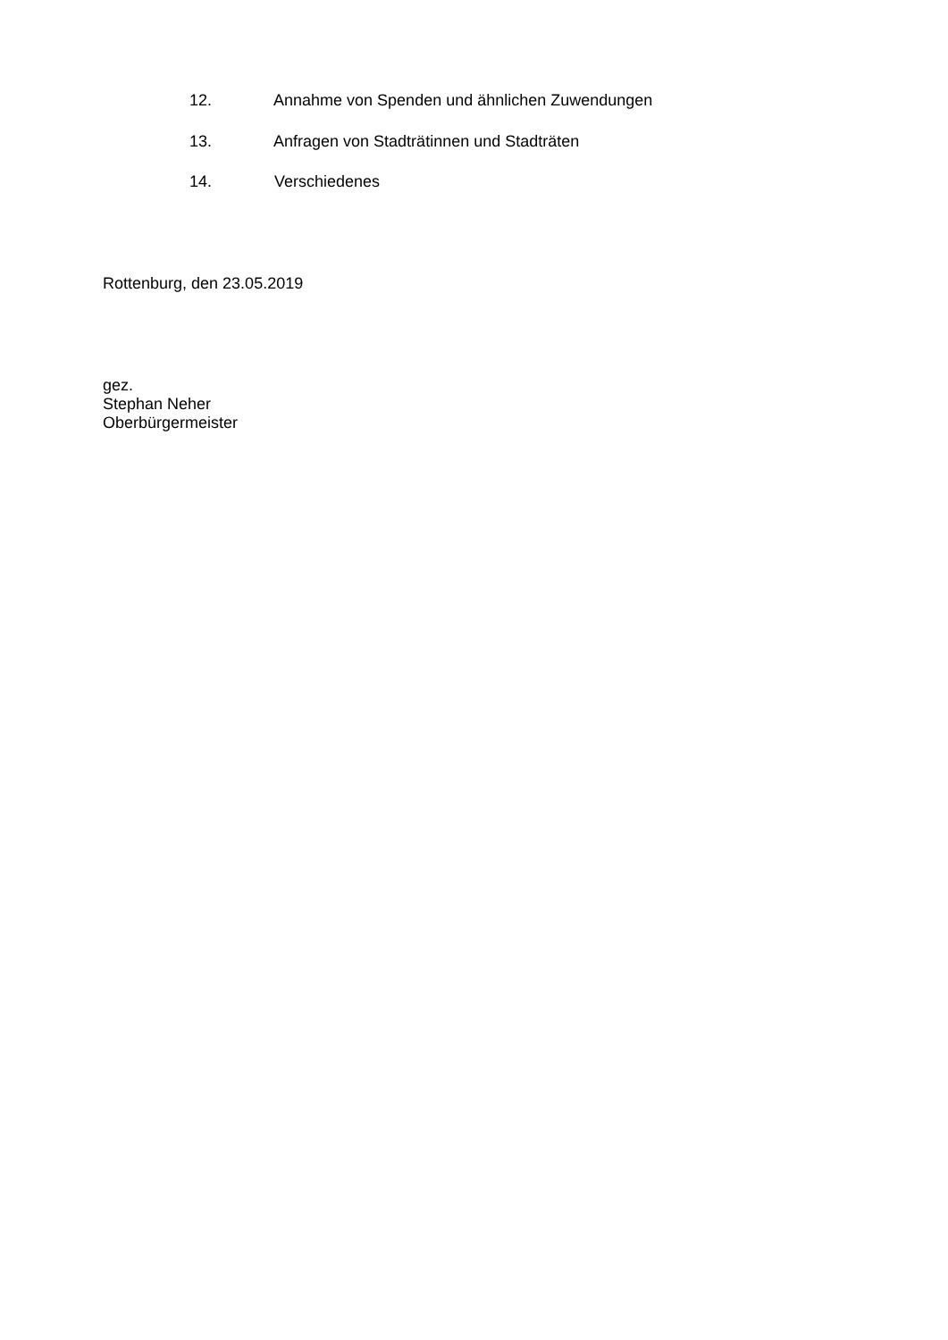12. Annahme von Spenden und ähnlichen Zuwendungen
13. Anfragen von Stadträtinnen und Stadträten
14. Verschiedenes
Rottenburg, den 23.05.2019
gez.
Stephan Neher
Oberbürgermeister